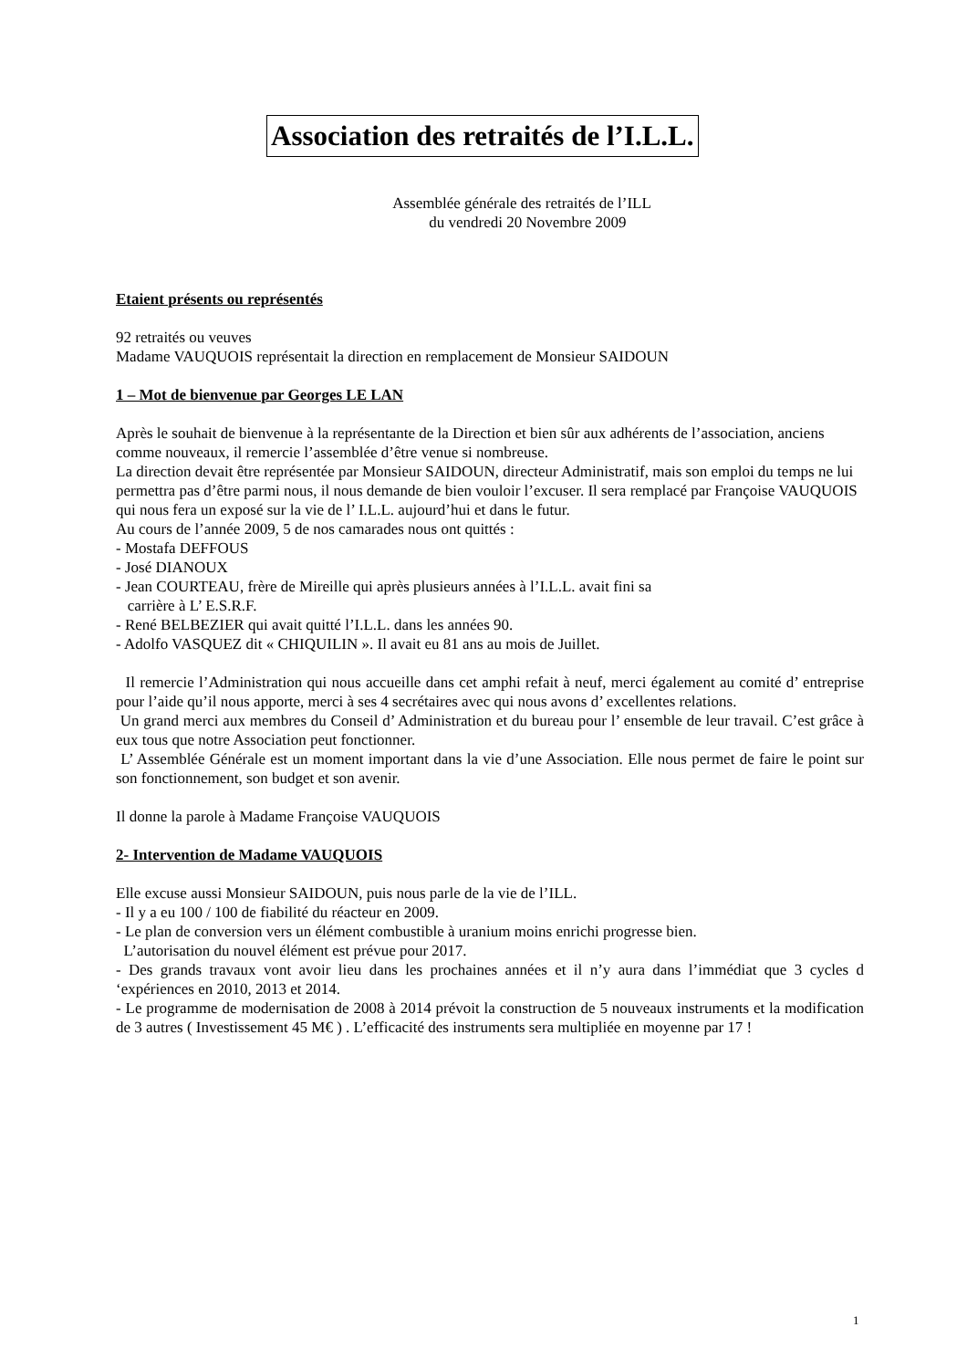Association des retraités de l’I.L.L.
Assemblée générale des retraités de l’ILL
du vendredi 20 Novembre 2009
Etaient présents ou représentés
92 retraités ou veuves
Madame VAUQUOIS représentait la direction en remplacement de Monsieur SAIDOUN
1 – Mot de bienvenue par Georges LE LAN
Après le souhait de bienvenue à la représentante de la Direction et bien sûr aux adhérents de l’association, anciens comme nouveaux, il remercie l’assemblée d’être venue si nombreuse.
La direction devait être représentée par Monsieur SAIDOUN, directeur Administratif, mais son emploi du temps ne lui permettra pas d’être parmi nous, il nous demande de bien vouloir l’excuser. Il sera remplacé par Françoise VAUQUOIS qui nous fera un exposé sur la vie de l’ I.L.L. aujourd’hui et dans le futur.
Au cours de l’année 2009, 5 de nos camarades nous ont quittés :
- Mostafa DEFFOUS
- José DIANOUX
- Jean COURTEAU, frère de Mireille qui après plusieurs années à l’I.L.L. avait fini sa
carrière à L’ E.S.R.F.
- René BELBEZIER qui avait quitté l’I.L.L. dans les années 90.
- Adolfo VASQUEZ dit « CHIQUILIN ». Il avait eu 81 ans au mois de Juillet.
Il remercie l’Administration qui nous accueille dans cet amphi refait à neuf, merci également au comité d’ entreprise pour l’aide qu’il nous apporte, merci à ses 4 secrétaires avec qui nous avons d’ excellentes relations.
Un grand merci aux membres du Conseil d’ Administration et du bureau pour l’ ensemble de leur travail. C’est grâce à eux tous que notre Association peut fonctionner.
L’ Assemblée Générale est un moment important dans la vie d’une Association. Elle nous permet de faire le point sur son fonctionnement, son budget et son avenir.
Il donne la parole à Madame Françoise VAUQUOIS
2- Intervention de Madame VAUQUOIS
Elle excuse aussi Monsieur SAIDOUN, puis nous parle de la vie de l’ILL.
- Il y a eu 100 / 100 de fiabilité du réacteur en 2009.
- Le plan de conversion vers un élément combustible à uranium moins enrichi progresse bien.
L’autorisation du nouvel élément est prévue pour 2017.
- Des grands travaux vont avoir lieu dans les prochaines années et il n’y aura dans l’immédiat que 3 cycles d ‘expériences en 2010, 2013 et 2014.
- Le programme de modernisation de 2008 à 2014 prévoit la construction de 5 nouveaux instruments et la modification de 3 autres ( Investissement 45 M€ ) . L’efficacité des instruments sera multipliée en moyenne par 17 !
1